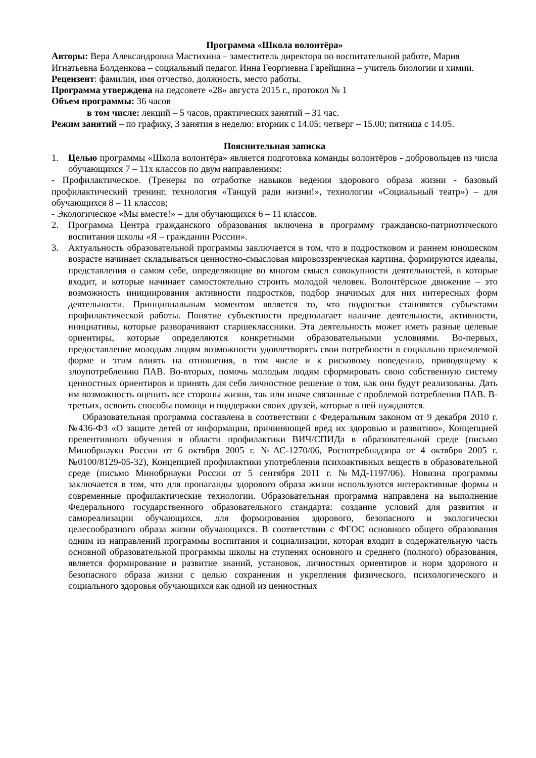Программа «Школа волонтёра»
Авторы: Вера Александровна Мастихина – заместитель директора по воспитательной работе, Мария Игнатьевна Болденкова – социальный педагог. Инна Георгиевна Гарейшина – учитель биологии и химии.
Рецензент: фамилия, имя отчество, должность, место работы.
Программа утверждена на педсовете «28» августа 2015 г., протокол № 1
Объем программы: 36 часов
в том числе: лекций – 5 часов, практических занятий – 31 час.
Режим занятий – по графику, 3 занятия в неделю: вторник с 14.05; четверг – 15.00; пятница с 14.05.
Пояснительная записка
1. Целью программы «Школа волонтёра» является подготовка команды волонтёров - добровольцев из числа обучающихся 7 – 11х классов по двум направлениям:
- Профилактическое. (Тренеры по отработке навыков ведения здорового образа жизни - базовый профилактический тренинг, технология «Танцуй ради жизни!», технологии «Социальный театр») – для обучающихся 8 – 11 классов;
- Экологическое «Мы вместе!» – для обучающихся 6 – 11 классов.
2. Программа Центра гражданского образования включена в программу гражданско-патриотического воспитания школы «Я – гражданин России».
3. Актуальность образовательной программы заключается в том, что в подростковом и раннем юношеском возрасте начинает складываться ценностно-смысловая мировоззренческая картина, формируются идеалы, представления о самом себе, определяющие во многом смысл совокупности деятельностей, в которые входит, и которые начинает самостоятельно строить молодой человек. Волонтёрское движение – это возможность инициирования активности подростков, подбор значимых для них интересных форм деятельности. Принципиальным моментом является то, что подростки становятся субъектами профилактической работы. Понятие субъектности предполагает наличие деятельности, активности, инициативы, которые разворачивают старшеклассники. Эта деятельность может иметь разные целевые ориентиры, которые определяются конкретными образовательными условиями. Во-первых, предоставление молодым людям возможности удовлетворять свои потребности в социально приемлемой форме и этим влиять на отношения, в том числе и к рисковому поведению, приводящему к злоупотреблению ПАВ. Во-вторых, помочь молодым людям сформировать свою собственную систему ценностных ориентиров и принять для себя личностное решение о том, как они будут реализованы. Дать им возможность оценить все стороны жизни, так или иначе связанные с проблемой потребления ПАВ. В-третьих, освоить способы помощи и поддержки своих друзей, которые в ней нуждаются.
Образовательная программа составлена в соответствии с Федеральным законом от 9 декабря 2010 г. №436-ФЗ «О защите детей от информации, причиняющей вред их здоровью и развитию», Концепцией превентивного обучения в области профилактики ВИЧ/СПИДа в образовательной среде (письмо Минобрнауки России от 6 октября 2005 г. №АС-1270/06, Роспотребнадзора от 4 октября 2005 г. №0100/8129-05-32), Концепцией профилактики употребления психоактивных веществ в образовательной среде (письмо Минобрнауки России от 5 сентября 2011 г. №МД-1197/06). Новизна программы заключается в том, что для пропаганды здорового образа жизни используются интерактивные формы и современные профилактические технологии. Образовательная программа направлена на выполнение Федерального государственного образовательного стандарта: создание условий для развития и самореализации обучающихся, для формирования здорового, безопасного и экологически целесообразного образа жизни обучающихся. В соответствии с ФГОС основного общего образования одним из направлений программы воспитания и социализации, которая входит в содержательную часть основной образовательной программы школы на ступенях основного и среднего (полного) образования, является формирование и развитие знаний, установок, личностных ориентиров и норм здорового и безопасного образа жизни с целью сохранения и укрепления физического, психологического и социального здоровья обучающихся как одной из ценностных